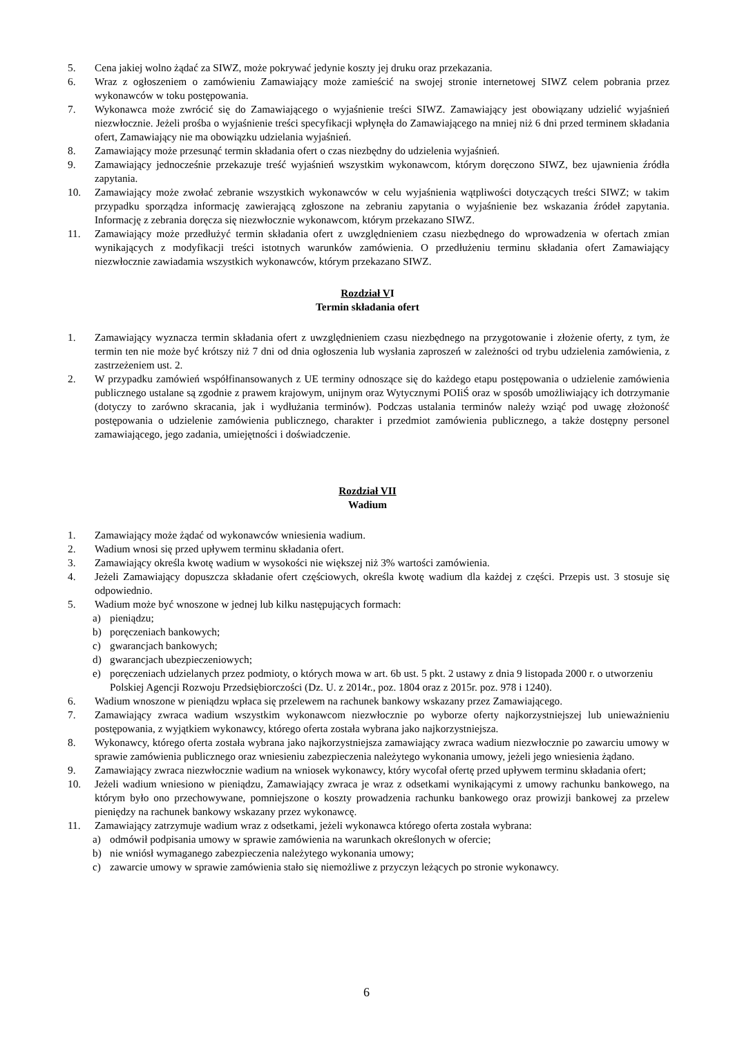5. Cena jakiej wolno żądać za SIWZ, może pokrywać jedynie koszty jej druku oraz przekazania.
6. Wraz z ogłoszeniem o zamówieniu Zamawiający może zamieścić na swojej stronie internetowej SIWZ celem pobrania przez wykonawców w toku postępowania.
7. Wykonawca może zwrócić się do Zamawiającego o wyjaśnienie treści SIWZ. Zamawiający jest obowiązany udzielić wyjaśnień niezwłocznie. Jeżeli prośba o wyjaśnienie treści specyfikacji wpłynęła do Zamawiającego na mniej niż 6 dni przed terminem składania ofert, Zamawiający nie ma obowiązku udzielania wyjaśnień.
8. Zamawiający może przesunąć termin składania ofert o czas niezbędny do udzielenia wyjaśnień.
9. Zamawiający jednocześnie przekazuje treść wyjaśnień wszystkim wykonawcom, którym doręczono SIWZ, bez ujawnienia źródła zapytania.
10. Zamawiający może zwołać zebranie wszystkich wykonawców w celu wyjaśnienia wątpliwości dotyczących treści SIWZ; w takim przypadku sporządza informację zawierającą zgłoszone na zebraniu zapytania o wyjaśnienie bez wskazania źródeł zapytania. Informację z zebrania doręcza się niezwłocznie wykonawcom, którym przekazano SIWZ.
11. Zamawiający może przedłużyć termin składania ofert z uwzględnieniem czasu niezbędnego do wprowadzenia w ofertach zmian wynikających z modyfikacji treści istotnych warunków zamówienia. O przedłużeniu terminu składania ofert Zamawiający niezwłocznie zawiadamia wszystkich wykonawców, którym przekazano SIWZ.
Rozdział VI
Termin składania ofert
1. Zamawiający wyznacza termin składania ofert z uwzględnieniem czasu niezbędnego na przygotowanie i złożenie oferty, z tym, że termin ten nie może być krótszy niż 7 dni od dnia ogłoszenia lub wysłania zaproszeń w zależności od trybu udzielenia zamówienia, z zastrzeżeniem ust. 2.
2. W przypadku zamówień współfinansowanych z UE terminy odnoszące się do każdego etapu postępowania o udzielenie zamówienia publicznego ustalane są zgodnie z prawem krajowym, unijnym oraz Wytycznymi POIiŚ oraz w sposób umożliwiający ich dotrzymanie (dotyczy to zarówno skracania, jak i wydłużania terminów). Podczas ustalania terminów należy wziąć pod uwagę złożoność postępowania o udzielenie zamówienia publicznego, charakter i przedmiot zamówienia publicznego, a także dostępny personel zamawiającego, jego zadania, umiejętności i doświadczenie.
Rozdział VII
Wadium
1. Zamawiający może żądać od wykonawców wniesienia wadium.
2. Wadium wnosi się przed upływem terminu składania ofert.
3. Zamawiający określa kwotę wadium w wysokości nie większej niż 3% wartości zamówienia.
4. Jeżeli Zamawiający dopuszcza składanie ofert częściowych, określa kwotę wadium dla każdej z części. Przepis ust. 3 stosuje się odpowiednio.
5. Wadium może być wnoszone w jednej lub kilku następujących formach:
a) pieniądzu;
b) poręczeniach bankowych;
c) gwarancjach bankowych;
d) gwarancjach ubezpieczeniowych;
e) poręczeniach udzielanych przez podmioty, o których mowa w art. 6b ust. 5 pkt. 2 ustawy z dnia 9 listopada 2000 r. o utworzeniu Polskiej Agencji Rozwoju Przedsiębiorczości (Dz. U. z 2014r., poz. 1804 oraz z 2015r. poz. 978 i 1240).
6. Wadium wnoszone w pieniądzu wpłaca się przelewem na rachunek bankowy wskazany przez Zamawiającego.
7. Zamawiający zwraca wadium wszystkim wykonawcom niezwłocznie po wyborze oferty najkorzystniejszej lub unieważnieniu postępowania, z wyjątkiem wykonawcy, którego oferta została wybrana jako najkorzystniejsza.
8. Wykonawcy, którego oferta została wybrana jako najkorzystniejsza zamawiający zwraca wadium niezwłocznie po zawarciu umowy w sprawie zamówienia publicznego oraz wniesieniu zabezpieczenia należytego wykonania umowy, jeżeli jego wniesienia żądano.
9. Zamawiający zwraca niezwłocznie wadium na wniosek wykonawcy, który wycofał ofertę przed upływem terminu składania ofert;
10. Jeżeli wadium wniesiono w pieniądzu, Zamawiający zwraca je wraz z odsetkami wynikającymi z umowy rachunku bankowego, na którym było ono przechowywane, pomniejszone o koszty prowadzenia rachunku bankowego oraz prowizji bankowej za przelew pieniędzy na rachunek bankowy wskazany przez wykonawcę.
11. Zamawiający zatrzymuje wadium wraz z odsetkami, jeżeli wykonawca którego oferta została wybrana:
a) odmówił podpisania umowy w sprawie zamówienia na warunkach określonych w ofercie;
b) nie wniósł wymaganego zabezpieczenia należytego wykonania umowy;
c) zawarcie umowy w sprawie zamówienia stało się niemożliwe z przyczyn leżących po stronie wykonawcy.
6